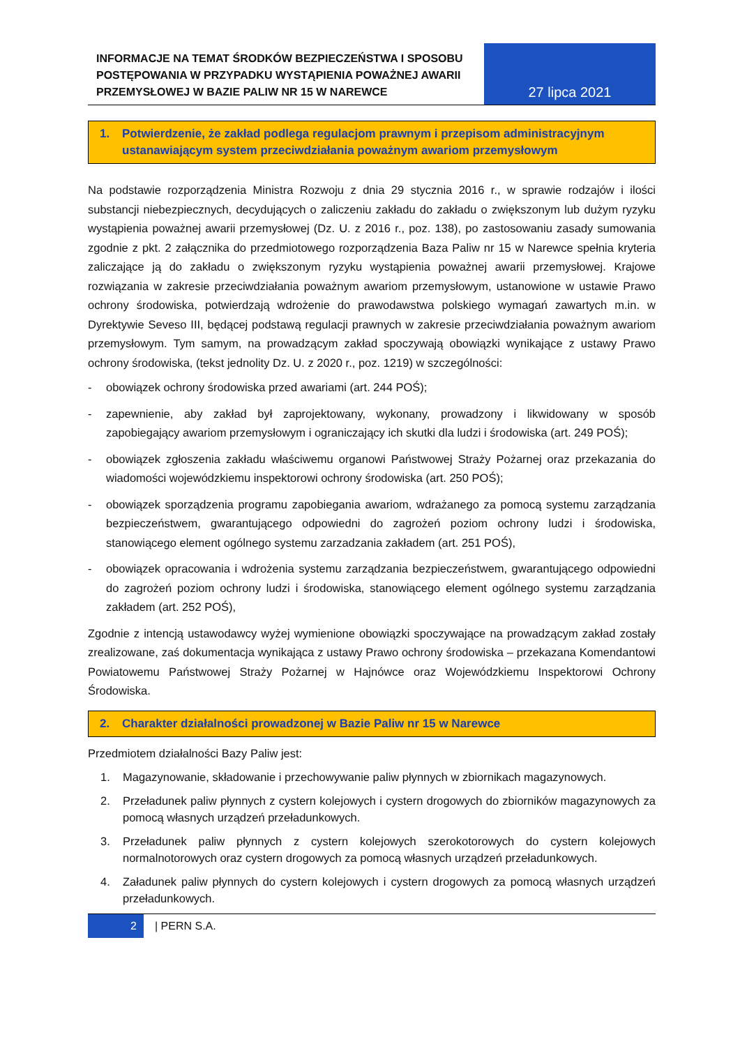INFORMACJE NA TEMAT ŚRODKÓW BEZPIECZEŃSTWA I SPOSOBU POSTĘPOWANIA W PRZYPADKU WYSTĄPIENIA POWAŻNEJ AWARII PRZEMYSŁOWEJ W BAZIE PALIW NR 15 W NAREWCE
27 lipca 2021
1. Potwierdzenie, że zakład podlega regulacjom prawnym i przepisom administracyjnym ustanawiającym system przeciwdziałania poważnym awariom przemysłowym
Na podstawie rozporządzenia Ministra Rozwoju z dnia 29 stycznia 2016 r., w sprawie rodzajów i ilości substancji niebezpiecznych, decydujących o zaliczeniu zakładu do zakładu o zwiększonym lub dużym ryzyku wystąpienia poważnej awarii przemysłowej (Dz. U. z 2016 r., poz. 138), po zastosowaniu zasady sumowania zgodnie z pkt. 2 załącznika do przedmiotowego rozporządzenia Baza Paliw nr 15 w Narewce spełnia kryteria zaliczające ją do zakładu o zwiększonym ryzyku wystąpienia poważnej awarii przemysłowej. Krajowe rozwiązania w zakresie przeciwdziałania poważnym awariom przemysłowym, ustanowione w ustawie Prawo ochrony środowiska, potwierdzają wdrożenie do prawodawstwa polskiego wymagań zawartych m.in. w Dyrektywie Seveso III, będącej podstawą regulacji prawnych w zakresie przeciwdziałania poważnym awariom przemysłowym. Tym samym, na prowadzącym zakład spoczywają obowiązki wynikające z ustawy Prawo ochrony środowiska, (tekst jednolity Dz. U. z 2020 r., poz. 1219) w szczególności:
- obowiązek ochrony środowiska przed awariami (art. 244 POŚ);
- zapewnienie, aby zakład był zaprojektowany, wykonany, prowadzony i likwidowany w sposób zapobiegający awariom przemysłowym i ograniczający ich skutki dla ludzi i środowiska (art. 249 POŚ);
- obowiązek zgłoszenia zakładu właściwemu organowi Państwowej Straży Pożarnej oraz przekazania do wiadomości wojewódzkiemu inspektorowi ochrony środowiska (art. 250 POŚ);
- obowiązek sporządzenia programu zapobiegania awariom, wdrażanego za pomocą systemu zarządzania bezpieczeństwem, gwarantującego odpowiedni do zagrożeń poziom ochrony ludzi i środowiska, stanowiącego element ogólnego systemu zarzadzania zakładem (art. 251 POŚ),
- obowiązek opracowania i wdrożenia systemu zarządzania bezpieczeństwem, gwarantującego odpowiedni do zagrożeń poziom ochrony ludzi i środowiska, stanowiącego element ogólnego systemu zarządzania zakładem (art. 252 POŚ),
Zgodnie z intencją ustawodawcy wyżej wymienione obowiązki spoczywające na prowadzącym zakład zostały zrealizowane, zaś dokumentacja wynikająca z ustawy Prawo ochrony środowiska – przekazana Komendantowi Powiatowemu Państwowej Straży Pożarnej w Hajnówce oraz Wojewódzkiemu Inspektorowi Ochrony Środowiska.
2. Charakter działalności prowadzonej w Bazie Paliw nr 15 w Narewce
Przedmiotem działalności Bazy Paliw jest:
1. Magazynowanie, składowanie i przechowywanie paliw płynnych w zbiornikach magazynowych.
2. Przeładunek paliw płynnych z cystern kolejowych i cystern drogowych do zbiorników magazynowych za pomocą własnych urządzeń przeładunkowych.
3. Przeładunek paliw płynnych z cystern kolejowych szerokotorowych do cystern kolejowych normalnotorowych oraz cystern drogowych za pomocą własnych urządzeń przeładunkowych.
4. Załadunek paliw płynnych do cystern kolejowych i cystern drogowych za pomocą własnych urządzeń przeładunkowych.
2 | PERN S.A.